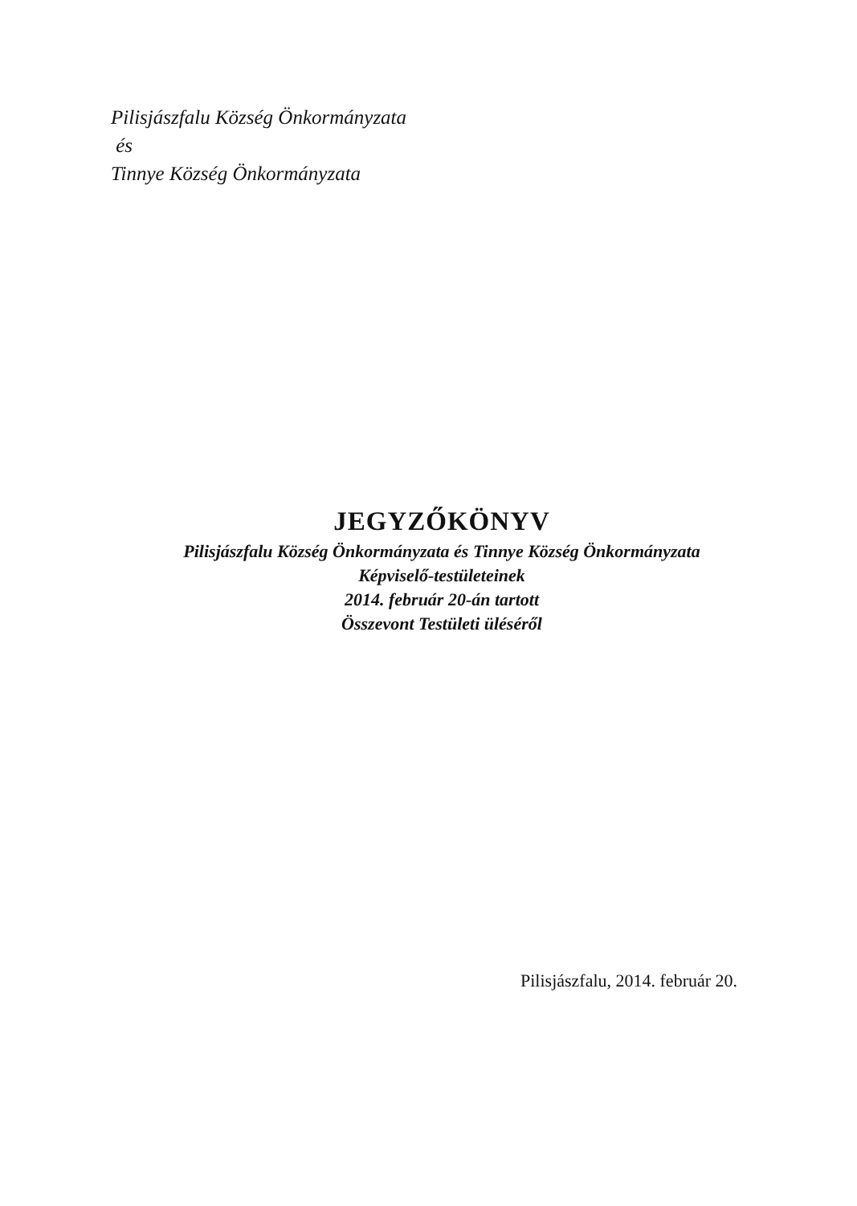Pilisjászfalu Község Önkormányzata
és
Tinnye Község Önkormányzata
JEGYZŐKÖNYV
Pilisjászfalu Község Önkormányzata és Tinnye Község Önkormányzata
Képviselő-testületeinek
2014. február 20-án tartott
Összevont Testületi üléséről
Pilisjászfalu, 2014. február 20.